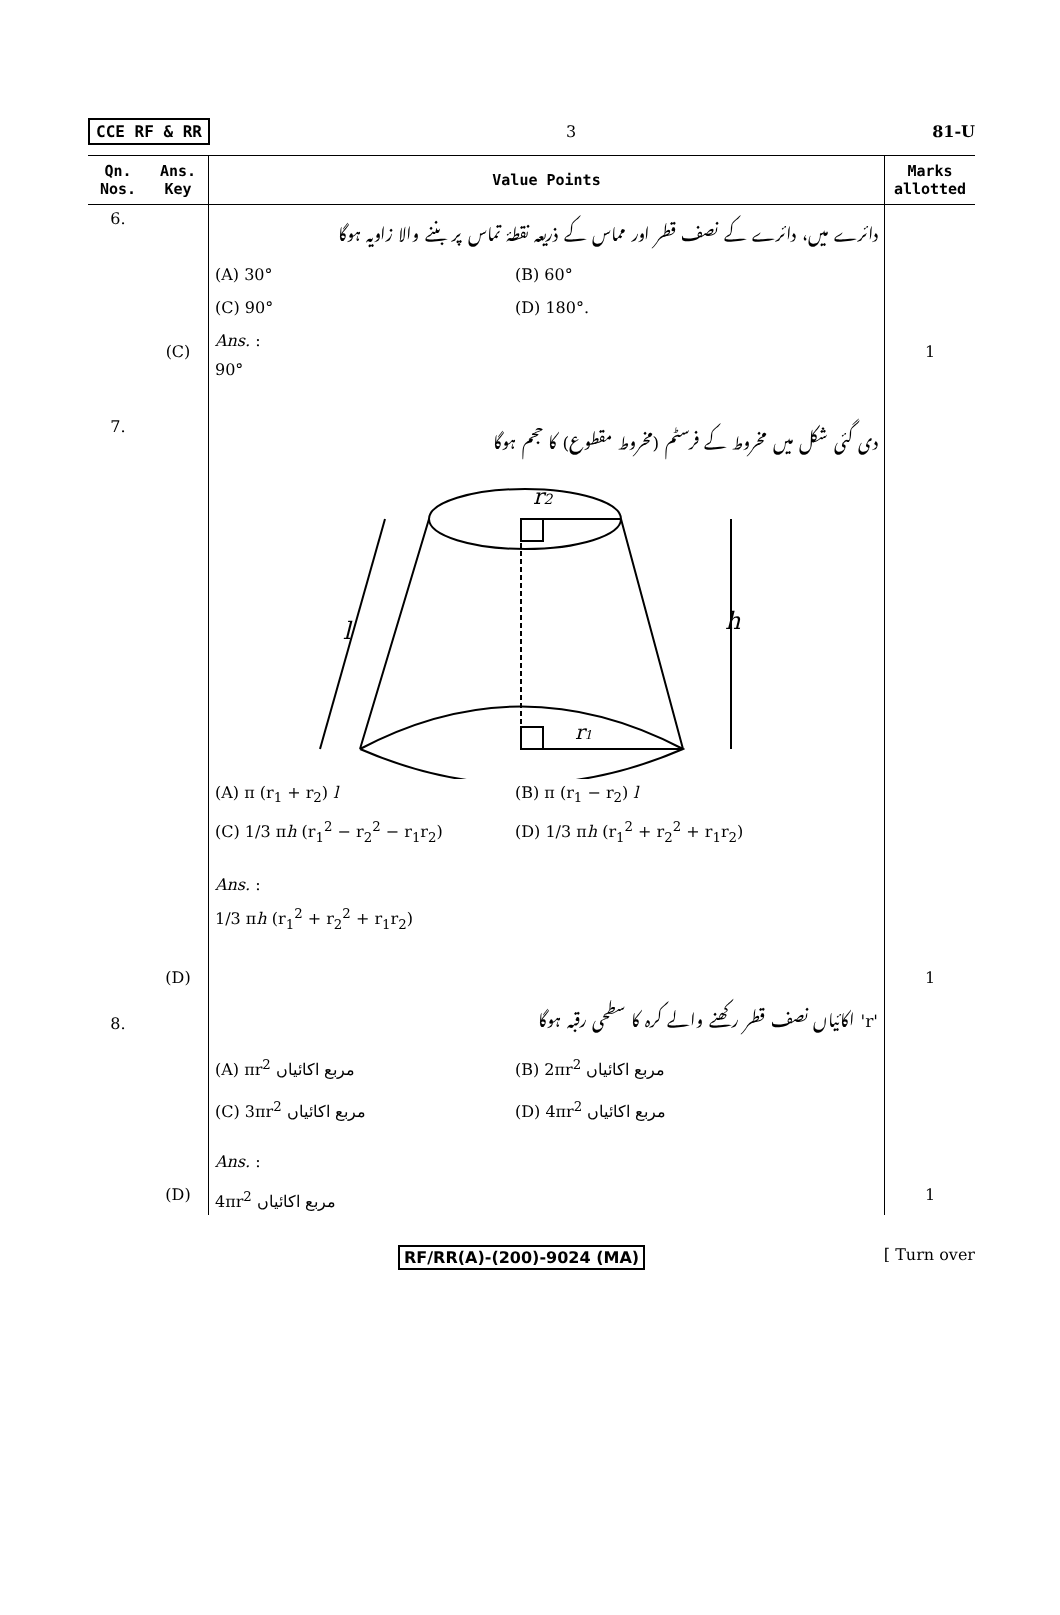CCE RF & RR 3 81-U
| Qn. Nos. | Ans. Key | Value Points | Marks allotted |
| --- | --- | --- | --- |
| 6. | (C) | دائرے میں، دائرے کے نصف قطر اور مماس کے ذریعہ نقطۂ تماس پر بننے والا زاویہ ہوگا (A) 30° (B) 60° (C) 90° (D) 180°. Ans. : 90° | 1 |
| 7. | (D) | دی گئی شکل میں مخروط کے فرسٹم (مخروط مقطوع) کا حجم ہوگا r 2 r 1 l h (A) π (r<sub>1</sub> + r<sub>2</sub>) l (B) π (r<sub>1</sub> − r<sub>2</sub>) l (C) 1/3 π h (r<sub>1</sub><sup>2</sup> − r<sub>2</sub><sup>2</sup> − r<sub>1</sub>r<sub>2</sub>) (D) 1/3 π h (r<sub>1</sub><sup>2</sup> + r<sub>2</sub><sup>2</sup> + r<sub>1</sub>r<sub>2</sub>) Ans. : 1/3 π h (r<sub>1</sub><sup>2</sup> + r<sub>2</sub><sup>2</sup> + r<sub>1</sub>r<sub>2</sub>) | 1 |
| 8. | (D) | 'r' اکائیاں نصف قطر رکھنے والے کرہ کا سطحی رقبہ ہوگا (A) πr<sup>2</sup> مربع اکائیاں (B) 2πr<sup>2</sup> مربع اکائیاں (C) 3πr<sup>2</sup> مربع اکائیاں (D) 4πr<sup>2</sup> مربع اکائیاں Ans. : 4πr<sup>2</sup> مربع اکائیاں | 1 |
RF/RR(A)-(200)-9024 (MA) [ Turn over